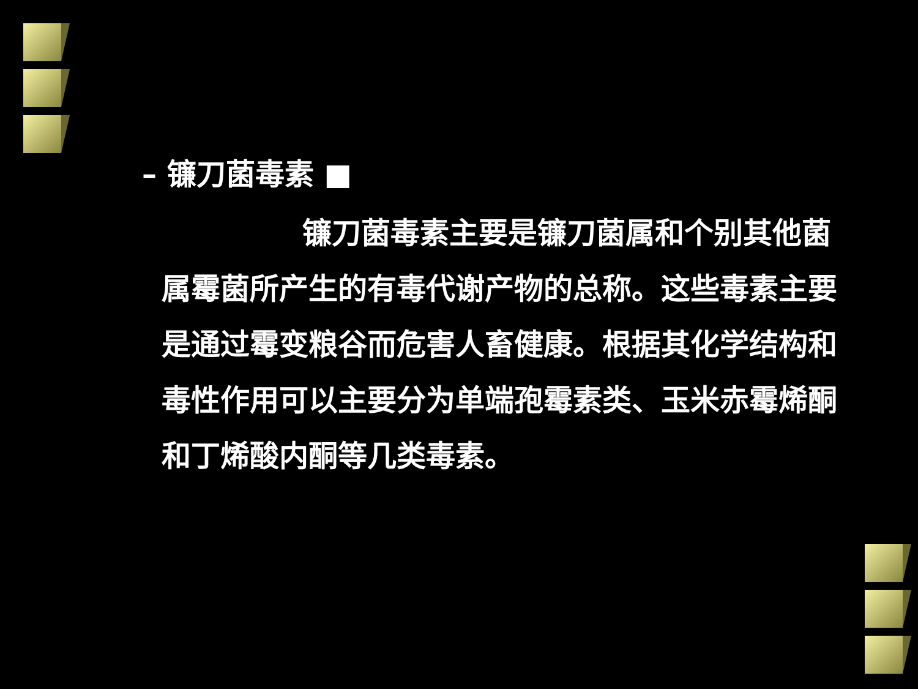– 镰刀菌毒素 ■
镰刀菌毒素主要是镰刀菌属和个别其他菌属霉菌所产生的有毒代谢产物的总称。这些毒素主要是通过霉变粮谷而危害人畜健康。根据其化学结构和毒性作用可以主要分为单端孢霉素类、玉米赤霉烯酮和丁烯酸内酮等几类毒素。